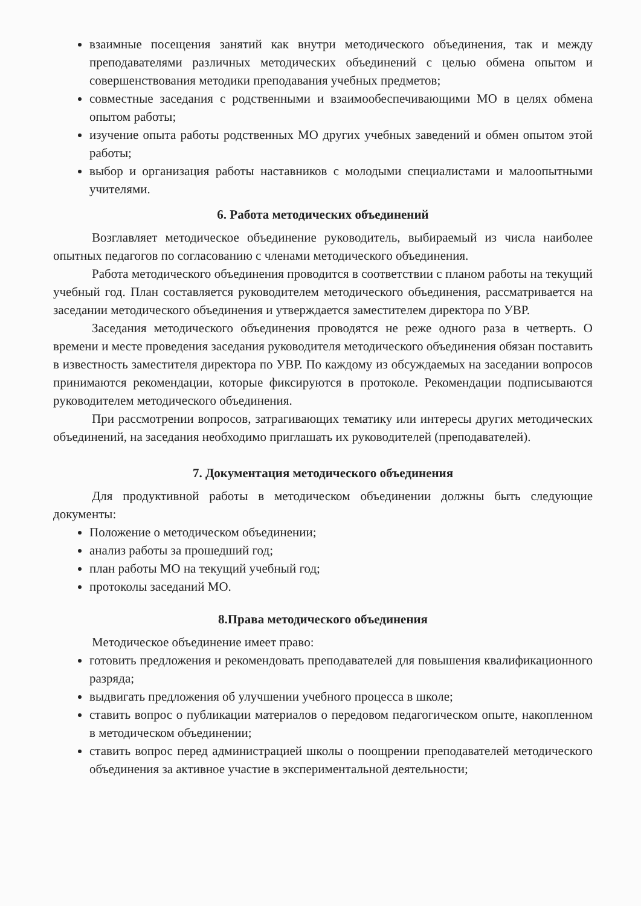взаимные посещения занятий как внутри методического объединения, так и между преподавателями различных методических объединений с целью обмена опытом и совершенствования методики преподавания учебных предметов;
совместные заседания с родственными и взаимообеспечивающими МО в целях обмена опытом работы;
изучение опыта работы родственных МО других учебных заведений и обмен опытом этой работы;
выбор и организация работы наставников с молодыми специалистами и малоопытными учителями.
6. Работа методических объединений
Возглавляет методическое объединение руководитель, выбираемый из числа наиболее опытных педагогов по согласованию с членами методического объединения.
Работа методического объединения проводится в соответствии с планом работы на текущий учебный год. План составляется руководителем методического объединения, рассматривается на заседании методического объединения и утверждается заместителем директора по УВР.
Заседания методического объединения проводятся не реже одного раза в четверть. О времени и месте проведения заседания руководителя методического объединения обязан поставить в известность заместителя директора по УВР. По каждому из обсуждаемых на заседании вопросов принимаются рекомендации, которые фиксируются в протоколе. Рекомендации подписываются руководителем методического объединения.
При рассмотрении вопросов, затрагивающих тематику или интересы других методических объединений, на заседания необходимо приглашать их руководителей (преподавателей).
7. Документация методического объединения
Для продуктивной работы в методическом объединении должны быть следующие документы:
Положение о методическом объединении;
анализ работы за прошедший год;
план работы МО на текущий учебный год;
протоколы заседаний МО.
8.Права методического объединения
Методическое объединение имеет право:
готовить предложения и рекомендовать преподавателей для повышения квалификационного разряда;
выдвигать предложения об улучшении учебного процесса в школе;
ставить вопрос о публикации материалов о передовом педагогическом опыте, накопленном в методическом объединении;
ставить вопрос перед администрацией школы о поощрении преподавателей методического объединения за активное участие в экспериментальной деятельности;